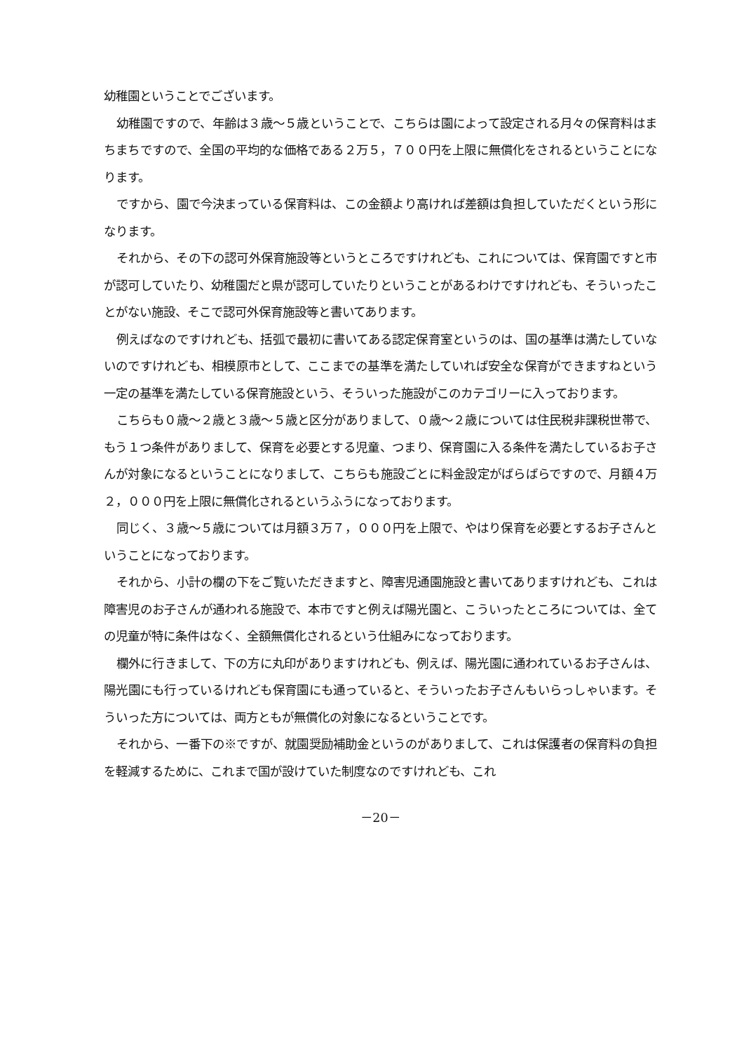幼稚園ということでございます。
幼稚園ですので、年齢は３歳～５歳ということで、こちらは園によって設定される月々の保育料はまちまちですので、全国の平均的な価格である２万５，７００円を上限に無償化をされるということになります。
ですから、園で今決まっている保育料は、この金額より高ければ差額は負担していただくという形になります。
それから、その下の認可外保育施設等というところですけれども、これについては、保育園ですと市が認可していたり、幼稚園だと県が認可していたりということがあるわけですけれども、そういったことがない施設、そこで認可外保育施設等と書いてあります。
例えばなのですけれども、括弧で最初に書いてある認定保育室というのは、国の基準は満たしていないのですけれども、相模原市として、ここまでの基準を満たしていれば安全な保育ができますねという一定の基準を満たしている保育施設という、そういった施設がこのカテゴリーに入っております。
こちらも０歳～２歳と３歳～５歳と区分がありまして、０歳～２歳については住民税非課税世帯で、もう１つ条件がありまして、保育を必要とする児童、つまり、保育園に入る条件を満たしているお子さんが対象になるということになりまして、こちらも施設ごとに料金設定がばらばらですので、月額４万２，０００円を上限に無償化されるというふうになっております。
同じく、３歳～５歳については月額３万７，０００円を上限で、やはり保育を必要とするお子さんということになっております。
それから、小計の欄の下をご覧いただきますと、障害児通園施設と書いてありますけれども、これは障害児のお子さんが通われる施設で、本市ですと例えば陽光園と、こういったところについては、全ての児童が特に条件はなく、全額無償化されるという仕組みになっております。
欄外に行きまして、下の方に丸印がありますけれども、例えば、陽光園に通われているお子さんは、陽光園にも行っているけれども保育園にも通っていると、そういったお子さんもいらっしゃいます。そういった方については、両方ともが無償化の対象になるということです。
それから、一番下の※ですが、就園奨励補助金というのがありまして、これは保護者の保育料の負担を軽減するために、これまで国が設けていた制度なのですけれども、これ
－20－